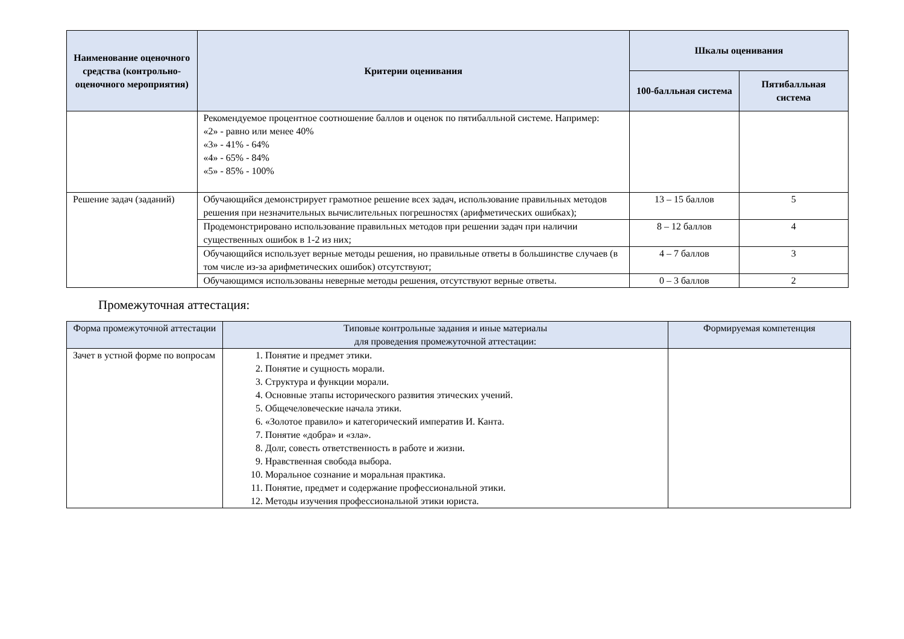| Наименование оценочного средства (контрольно-оценочного мероприятия) | Критерии оценивания | Шкалы оценивания | |
| --- | --- | --- | --- |
| | | 100-балльная система | Пятибалльная система |
| | Рекомендуемое процентное соотношение баллов и оценок по пятибалльной системе. Например: «2» - равно или менее 40% «3» - 41% - 64% «4» - 65% - 84% «5» - 85% - 100% | | |
| Решение задач (заданий) | Обучающийся демонстрирует грамотное решение всех задач, использование правильных методов решения при незначительных вычислительных погрешностях (арифметических ошибках); | 13 – 15 баллов | 5 |
| | Продемонстрировано использование правильных методов при решении задач при наличии существенных ошибок в 1-2 из них; | 8 – 12 баллов | 4 |
| | Обучающийся использует верные методы решения, но правильные ответы в большинстве случаев (в том числе из-за арифметических ошибок) отсутствуют; | 4 – 7 баллов | 3 |
| | Обучающимся использованы неверные методы решения, отсутствуют верные ответы. | 0 – 3 баллов | 2 |
Промежуточная аттестация:
| Форма промежуточной аттестации | Типовые контрольные задания и иные материалы для проведения промежуточной аттестации: | Формируемая компетенция |
| --- | --- | --- |
| Зачет в устной форме по вопросам | 1. Понятие и предмет этики. 2. Понятие и сущность морали. 3. Структура и функции морали. 4. Основные этапы исторического развития этических учений. 5. Общечеловеческие начала этики. 6. «Золотое правило» и категорический императив И. Канта. 7. Понятие «добра» и «зла». 8. Долг, совесть ответственность в работе и жизни. 9. Нравственная свобода выбора. 10. Моральное сознание и моральная практика. 11. Понятие, предмет и содержание профессиональной этики. 12. Методы изучения профессиональной этики юриста. | |